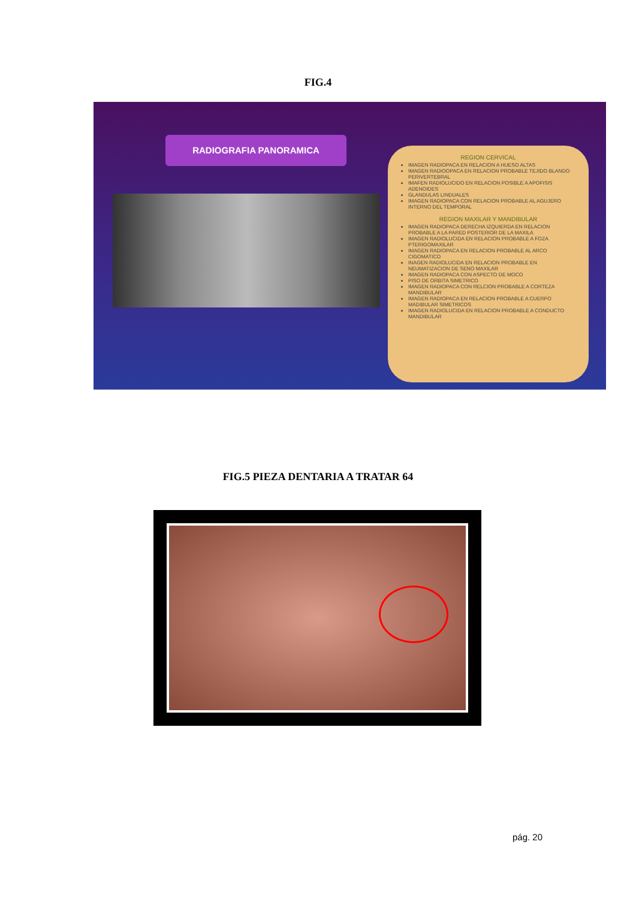FIG.4
RADIOGRAFIA PANORAMICA
REGION CERVICAL
IMAGEN RADIOPACA EN RELACION A HUESO ALTAS
IMAGEN RADIOOPACA EN RELACION PROBABLE TEJIDO BLANDO PERIVERTEBRAL
IMAFEN RADIOLUCIDO EN RELACION POSIBLE A APOFISIS ADENOIDES
GLANDULAS LINDUALES
IMAGEN RADIOPACA CON RELACION PROBABLE AL AGUJERO INTERNO DEL TEMPORAL
REGION MAXILAR Y MANDIBULAR
IMAGEN RADIOPACA DERECHA IZQUIERDA EN RELACION PROBABLE A LA PARED POSTERIOR DE LA MAXILA
IMAGEN RADIOLUCIDA EN RELACION PROBABLE A FOZA PTERIGOMAXILAR
IMAGEN RADIOPACA EN RELACION PROBABLE AL ARCO CIGOMATICO
INAGEN RADIOLUCIDA EN RELACION PROBABLE EN NEUMATIZACION DE SENO MAXILAR
IMAGEN RADIOPACA CON ASPECTO DE MOCO
PISO DE ORBITA SIMETRICO
IMAGEN RADIOPACA CON RELCION PROBABLE A CORTEZA MANDIBULAR
IMAGEN RADIOPACA EN RELACION PROBABLE A CUERPO MADIBULAR SIMETRICOS
IMAGEN RADIOLUCIDA EN RELACION PROBABLE A CONDUCTO MANDIBULAR
FIG.5 PIEZA DENTARIA A TRATAR 64
pág. 20